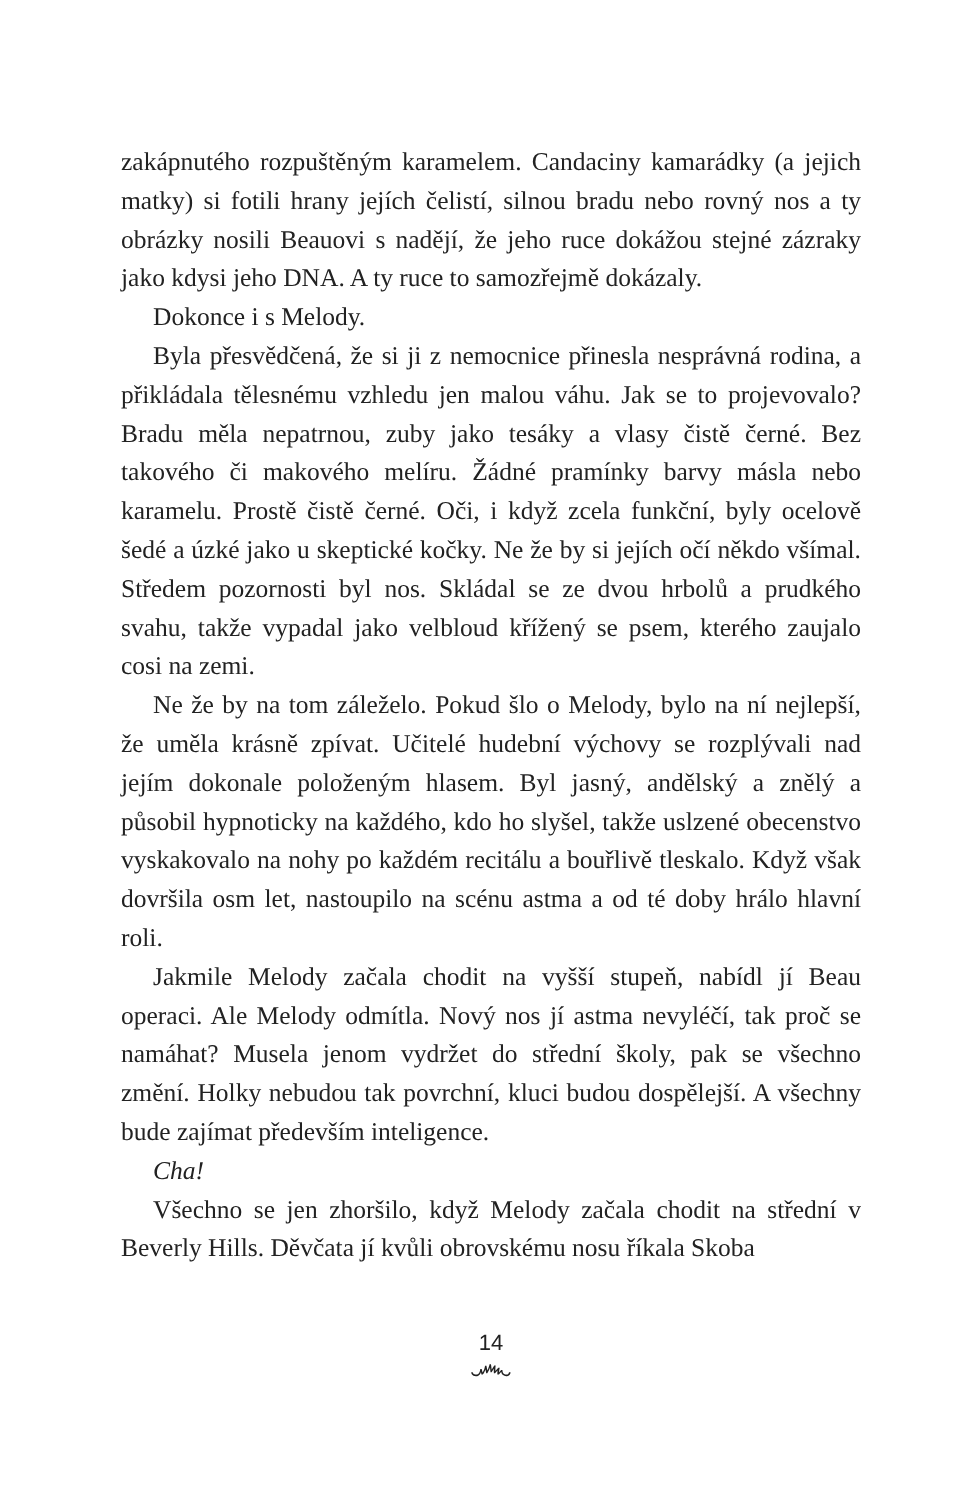zakápnutého rozpuštěným karamelem. Candaciny kamarádky (a jejich matky) si fotili hrany jejích čelistí, silnou bradu nebo rovný nos a ty obrázky nosili Beauovi s nadějí, že jeho ruce dokážou stejné zázraky jako kdysi jeho DNA. A ty ruce to samozřejmě dokázaly.
Dokonce i s Melody.
Byla přesvědčená, že si ji z nemocnice přinesla nesprávná rodina, a přikládala tělesnému vzhledu jen malou váhu. Jak se to projevovalo? Bradu měla nepatrnou, zuby jako tesáky a vlasy čistě černé. Bez takového či makového melíru. Žádné pramínky barvy másla nebo karamelu. Prostě čistě černé. Oči, i když zcela funkční, byly ocelově šedé a úzké jako u skeptické kočky. Ne že by si jejích očí někdo všímal. Středem pozornosti byl nos. Skládal se ze dvou hrbolů a prudkého svahu, takže vypadal jako velbloud křížený se psem, kterého zaujalo cosi na zemi.
Ne že by na tom záleželo. Pokud šlo o Melody, bylo na ní nejlepší, že uměla krásně zpívat. Učitelé hudební výchovy se rozplývali nad jejím dokonale položeným hlasem. Byl jasný, andělský a znělý a působil hypnoticky na každého, kdo ho slyšel, takže uslzené obecenstvo vyskakovalo na nohy po každém recitálu a bouřlivě tleskalo. Když však dovršila osm let, nastoupilo na scénu astma a od té doby hrálo hlavní roli.
Jakmile Melody začala chodit na vyšší stupeň, nabídl jí Beau operaci. Ale Melody odmítla. Nový nos jí astma nevyléčí, tak proč se namáhat? Musela jenom vydržet do střední školy, pak se všechno změní. Holky nebudou tak povrchní, kluci budou dospělejší. A všechny bude zajímat především inteligence.
Cha!
Všechno se jen zhoršilo, když Melody začala chodit na střední v Beverly Hills. Děvčata jí kvůli obrovskému nosu říkala Skoba
14
෴